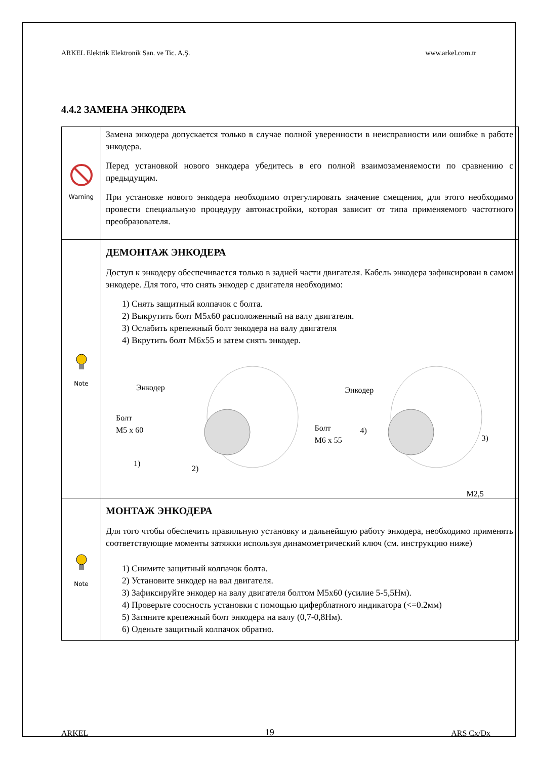ARKEL Elektrik Elektronik San. ve Tic. A.Ş. www.arkel.com.tr
4.4.2 ЗАМЕНА ЭНКОДЕРА
| Warning | Замена энкодера допускается только в случае полной уверенности в неисправности или ошибке в работе энкодера. Перед установкой нового энкодера убедитесь в его полной взаимозаменяемости по сравнению с предыдущим. При установке нового энкодера необходимо отрегулировать значение смещения, для этого необходимо провести специальную процедуру автонастройки, которая зависит от типа применяемого частотного преобразователя. |
| Note | ДЕМОНТАЖ ЭНКОДЕРА Доступ к энкодеру обеспечивается только в задней части двигателя. Кабель энкодера зафиксирован в самом энкодере. Для того, что снять энкодер с двигателя необходимо: 1) Снять защитный колпачок с болта. 2) Выкрутить болт M5x60 расположенный на валу двигателя. 3) Ослабить крепежный болт энкодера на валу двигателя 4) Вкрутить болт M6x55 и затем снять энкодер. Энкодер Болт M5 x 60 1) 2) Энкодер Болт M6 x 55 4) 3) M2,5 |
| Note | МОНТАЖ ЭНКОДЕРА Для того чтобы обеспечить правильную установку и дальнейшую работу энкодера, необходимо применять соответствующие моменты затяжки используя динамометрический ключ (см. инструкцию ниже) 1) Снимите защитный колпачок болта. 2) Установите энкодер на вал двигателя. 3) Зафиксируйте энкодер на валу двигателя болтом M5x60 (усилие 5-5,5Нм). 4) Проверьте соосность установки с помощью циферблатного индикатора (<=0.2мм) 5) Затяните крепежный болт энкодера на валу (0,7-0,8Нм). 6) Оденьте защитный колпачок обратно. |
ARKEL 19 ARS Cx/Dx